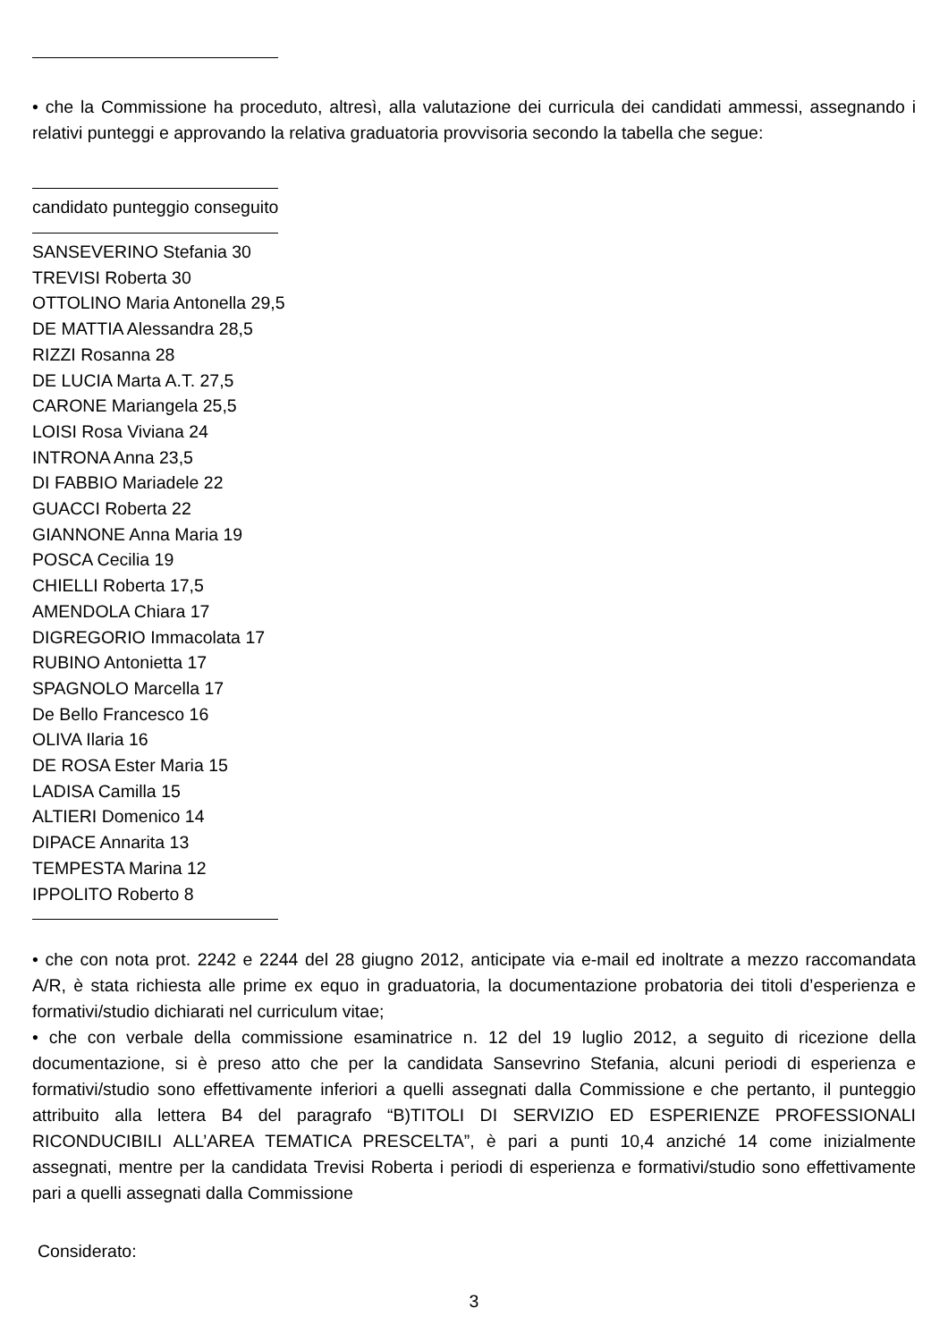• che la Commissione ha proceduto, altresì, alla valutazione dei curricula dei candidati ammessi, assegnando i relativi punteggi e approvando la relativa graduatoria provvisoria secondo la tabella che segue:
candidato punteggio conseguito
SANSEVERINO Stefania 30
TREVISI Roberta 30
OTTOLINO Maria Antonella 29,5
DE MATTIA Alessandra 28,5
RIZZI Rosanna 28
DE LUCIA Marta A.T. 27,5
CARONE Mariangela 25,5
LOISI Rosa Viviana 24
INTRONA Anna 23,5
DI FABBIO Mariadele 22
GUACCI Roberta 22
GIANNONE Anna Maria 19
POSCA Cecilia 19
CHIELLI Roberta 17,5
AMENDOLA Chiara 17
DIGREGORIO Immacolata 17
RUBINO Antonietta 17
SPAGNOLO Marcella 17
De Bello Francesco 16
OLIVA Ilaria 16
DE ROSA Ester Maria 15
LADISA Camilla 15
ALTIERI Domenico 14
DIPACE Annarita 13
TEMPESTA Marina 12
IPPOLITO Roberto 8
• che con nota prot. 2242 e 2244 del 28 giugno 2012, anticipate via e-mail ed inoltrate a mezzo raccomandata A/R, è stata richiesta alle prime ex equo in graduatoria, la documentazione probatoria dei titoli d’esperienza e formativi/studio dichiarati nel curriculum vitae;
• che con verbale della commissione esaminatrice n. 12 del 19 luglio 2012, a seguito di ricezione della documentazione, si è preso atto che per la candidata Sansevrino Stefania, alcuni periodi di esperienza e formativi/studio sono effettivamente inferiori a quelli assegnati dalla Commissione e che pertanto, il punteggio attribuito alla lettera B4 del paragrafo “B)TITOLI DI SERVIZIO ED ESPERIENZE PROFESSIONALI RICONDUCIBILI ALL’AREA TEMATICA PRESCELTA”, è pari a punti 10,4 anziché 14 come inizialmente assegnati, mentre per la candidata Trevisi Roberta i periodi di esperienza e formativi/studio sono effettivamente pari a quelli assegnati dalla Commissione
Considerato:
3